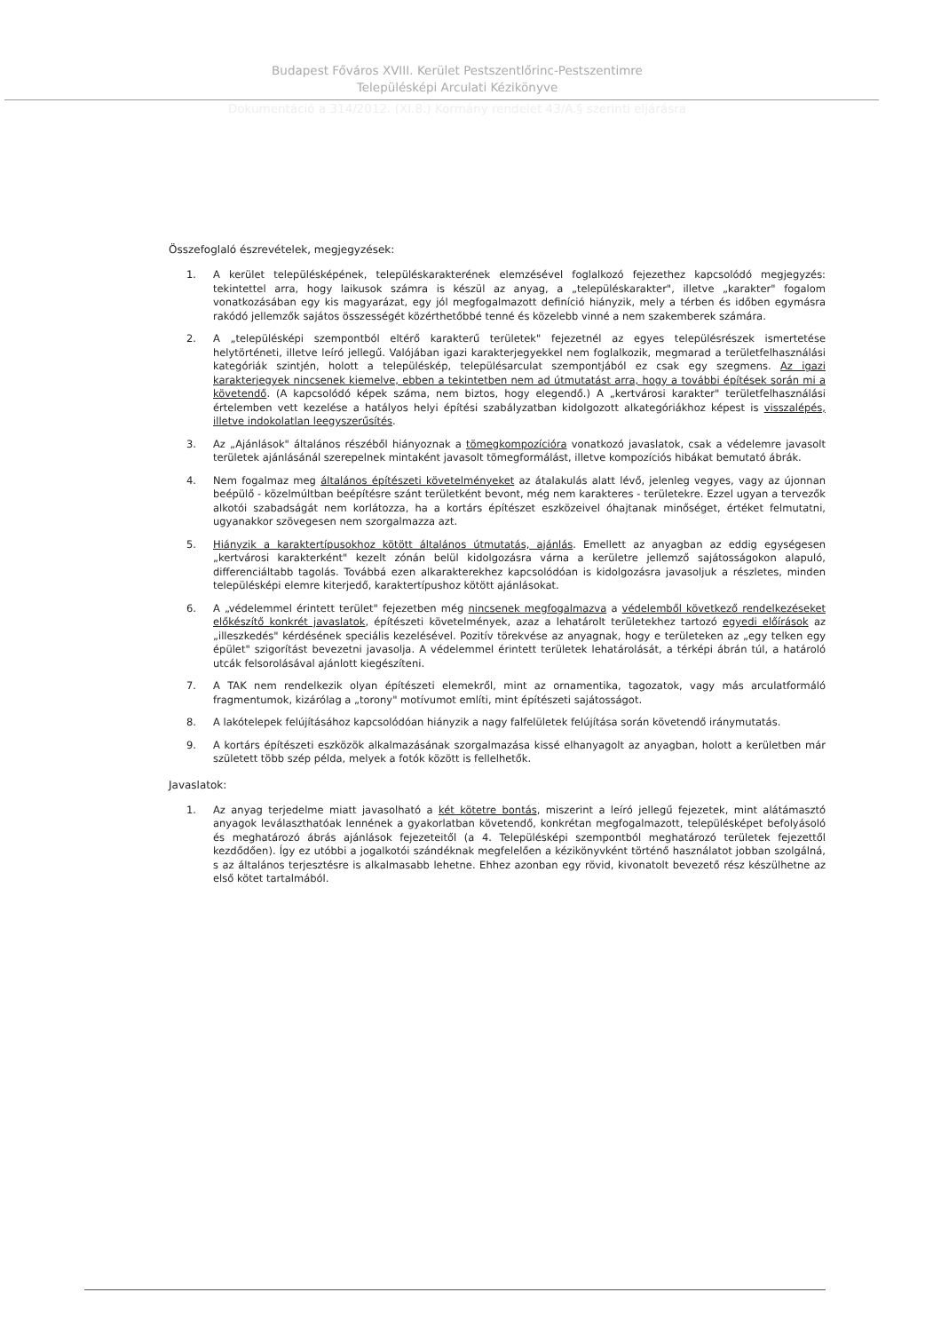Budapest Főváros XVIII. Kerület Pestszentlőrinc-Pestszentimre
Településképi Arculati Kézikönyve
Dokumentáció a 314/2012. (XI.8.) Kormány rendelet 43/A.§ szerinti eljárásra
Összefoglaló észrevételek, megjegyzések:
1. A kerület településképének, településkarakterének elemzésével foglalkozó fejezethez kapcsolódó megjegyzés: tekintettel arra, hogy laikusok számra is készül az anyag, a „településkarakter", illetve „karakter" fogalom vonatkozásában egy kis magyarázat, egy jól megfogalmazott definíció hiányzik, mely a térben és időben egymásra rakódó jellemzők sajátos összességét közérthetőbbé tenné és közelebb vinné a nem szakemberek számára.
2. A „településképi szempontból eltérő karakterű területek" fejezetnél az egyes településrészek ismertetése helytörténeti, illetve leíró jellegű. Valójában igazi karakterjegyekkel nem foglalkozik, megmarad a területfelhasználási kategóriák szintjén, holott a településkép, településarculat szempontjából ez csak egy szegmens. Az igazi karakterjegyek nincsenek kiemelve, ebben a tekintetben nem ad útmutatást arra, hogy a további építések során mi a követendő. (A kapcsolódó képek száma, nem biztos, hogy elegendő.) A „kertvárosi karakter" területfelhasználási értelemben vett kezelése a hatályos helyi építési szabályzatban kidolgozott alkategóriákhoz képest is visszalépés, illetve indokolatlan leegyszerűsítés.
3. Az „Ajánlások" általános részéből hiányoznak a tömegkompozícióra vonatkozó javaslatok, csak a védelemre javasolt területek ajánlásánál szerepelnek mintaként javasolt tömegformálást, illetve kompozíciós hibákat bemutató ábrák.
4. Nem fogalmaz meg általános építészeti követelményeket az átalakulás alatt lévő, jelenleg vegyes, vagy az újonnan beépülő - közelmúltban beépítésre szánt területként bevont, még nem karakteres - területekre. Ezzel ugyan a tervezők alkotói szabadságát nem korlátozza, ha a kortárs építészet eszközeivel óhajtanak minőséget, értéket felmutatni, ugyanakkor szövegesen nem szorgalmazza azt.
5. Hiányzik a karaktertípusokhoz kötött általános útmutatás, ajánlás. Emellett az anyagban az eddig egységesen „kertvárosi karakterként" kezelt zónán belül kidolgozásra várna a kerületre jellemző sajátosságokon alapuló, differenciáltabb tagolás. Továbbá ezen alkarakterekhez kapcsolódóan is kidolgozásra javasoljuk a részletes, minden településképi elemre kiterjedő, karaktertípushoz kötött ajánlásokat.
6. A „védelemmel érintett terület" fejezetben még nincsenek megfogalmazva a védelemből következő rendelkezéseket előkészítő konkrét javaslatok, építészeti követelmények, azaz a lehatárolt területekhez tartozó egyedi előírások az „illeszkedés" kérdésének speciális kezelésével. Pozitív törekvése az anyagnak, hogy e területeken az „egy telken egy épület" szigorítást bevezetni javasolja. A védelemmel érintett területek lehatárolását, a térképi ábrán túl, a határoló utcák felsorolásával ajánlott kiegészíteni.
7. A TAK nem rendelkezik olyan építészeti elemekről, mint az ornamentika, tagozatok, vagy más arculatformáló fragmentumok, kizárólag a „torony" motívumot említi, mint építészeti sajátosságot.
8. A lakótelepek felújításához kapcsolódóan hiányzik a nagy falfelületek felújítása során követendő iránymutatás.
9. A kortárs építészeti eszközök alkalmazásának szorgalmazása kissé elhanyagolt az anyagban, holott a kerületben már született több szép példa, melyek a fotók között is fellelhetők.
Javaslatok:
1. Az anyag terjedelme miatt javasolható a két kötetre bontás, miszerint a leíró jellegű fejezetek, mint alátámasztó anyagok leválaszthatóak lennének a gyakorlatban követendő, konkrétan megfogalmazott, településképet befolyásoló és meghatározó ábrás ajánlások fejezeteitől (a 4. Településképi szempontból meghatározó területek fejezettől kezdődően). Így ez utóbbi a jogalkotói szándéknak megfelelően a kézikönyvként történő használatot jobban szolgálná, s az általános terjesztésre is alkalmasabb lehetne. Ehhez azonban egy rövid, kivonatolt bevezető rész készülhetne az első kötet tartalmából.